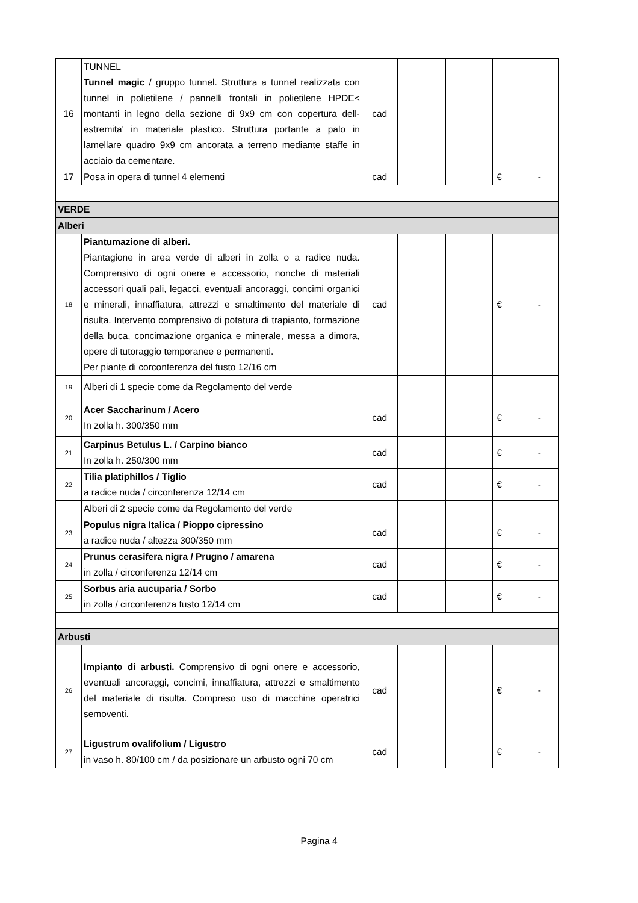| 16 | TUNNEL Tunnel magic / gruppo tunnel. Struttura a tunnel realizzata con tunnel in polietilene / pannelli frontali in polietilene HPDE< montanti in legno della sezione di 9x9 cm con copertura dell-estremita' in materiale plastico. Struttura portante a palo in lamellare quadro 9x9 cm ancorata a terreno mediante staffe in acciaio da cementare. | cad | | | |
| 17 | Posa in opera di tunnel 4 elementi | cad | | | € - |
| VERDE | | | | | |
| Alberi | | | | | |
| 18 | Piantumazione di alberi. Piantagione in area verde di alberi in zolla o a radice nuda. Comprensivo di ogni onere e accessorio, nonche di materiali accessori quali pali, legacci, eventuali ancoraggi, concimi organici e minerali, innaffiatura, attrezzi e smaltimento del materiale di risulta. Intervento comprensivo di potatura di trapianto, formazione della buca, concimazione organica e minerale, messa a dimora, opere di tutoraggio temporanee e permanenti. Per piante di corconferenza del fusto 12/16 cm | cad | | | € - |
| 19 | Alberi di 1 specie come da Regolamento del verde | | | | |
| 20 | Acer Saccharinum / Acero In zolla h. 300/350 mm | cad | | | € - |
| 21 | Carpinus Betulus L. / Carpino bianco In zolla h. 250/300 mm | cad | | | € - |
| 22 | Tilia platiphillos / Tiglio a radice nuda / circonferenza 12/14 cm | cad | | | € - |
| | Alberi di 2 specie come da Regolamento del verde | | | | |
| 23 | Populus nigra Italica / Pioppo cipressino a radice nuda / altezza 300/350 mm | cad | | | € - |
| 24 | Prunus cerasifera nigra / Prugno / amarena in zolla / circonferenza 12/14 cm | cad | | | € - |
| 25 | Sorbus aria aucuparia / Sorbo in zolla / circonferenza fusto 12/14 cm | cad | | | € - |
| Arbusti | | | | | |
| 26 | Impianto di arbusti. Comprensivo di ogni onere e accessorio, eventuali ancoraggi, concimi, innaffiatura, attrezzi e smaltimento del materiale di risulta. Compreso uso di macchine operatrici semoventi. | cad | | | € - |
| 27 | Ligustrum ovalifolium / Ligustro in vaso h. 80/100 cm / da posizionare un arbusto ogni 70 cm | cad | | | € - |
Pagina 4